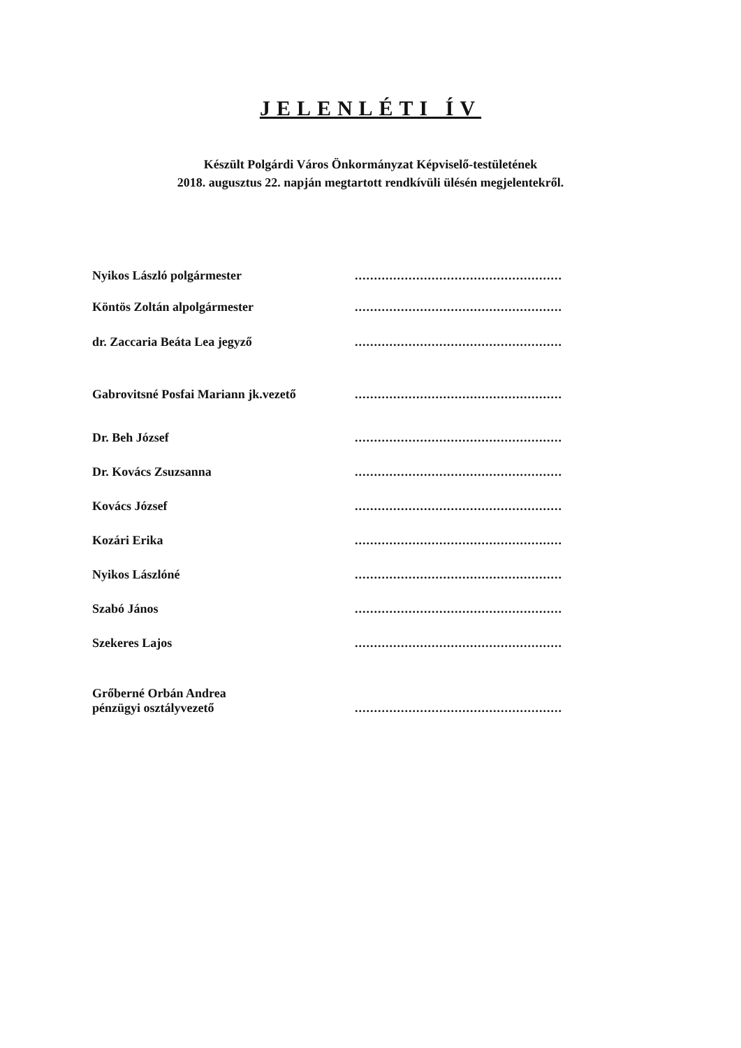JELENLÉTI ÍV
Készült Polgárdi Város Önkormányzat Képviselő-testületének
2018. augusztus 22. napján megtartott rendkívüli ülésén megjelentekről.
Nyikos László polgármester ......................................................
Köntös Zoltán alpolgármester ......................................................
dr. Zaccaria Beáta Lea jegyző ......................................................
Gabrovitsné Posfai Mariann jk.vezető
......................................................
Dr. Beh József ......................................................
Dr. Kovács Zsuzsanna ......................................................
Kovács József ......................................................
Kozári Erika ......................................................
Nyikos Lászlóné ......................................................
Szabó János ......................................................
Szekeres Lajos ......................................................
Grőberné Orbán Andrea
pénzügyi osztályvezető
......................................................